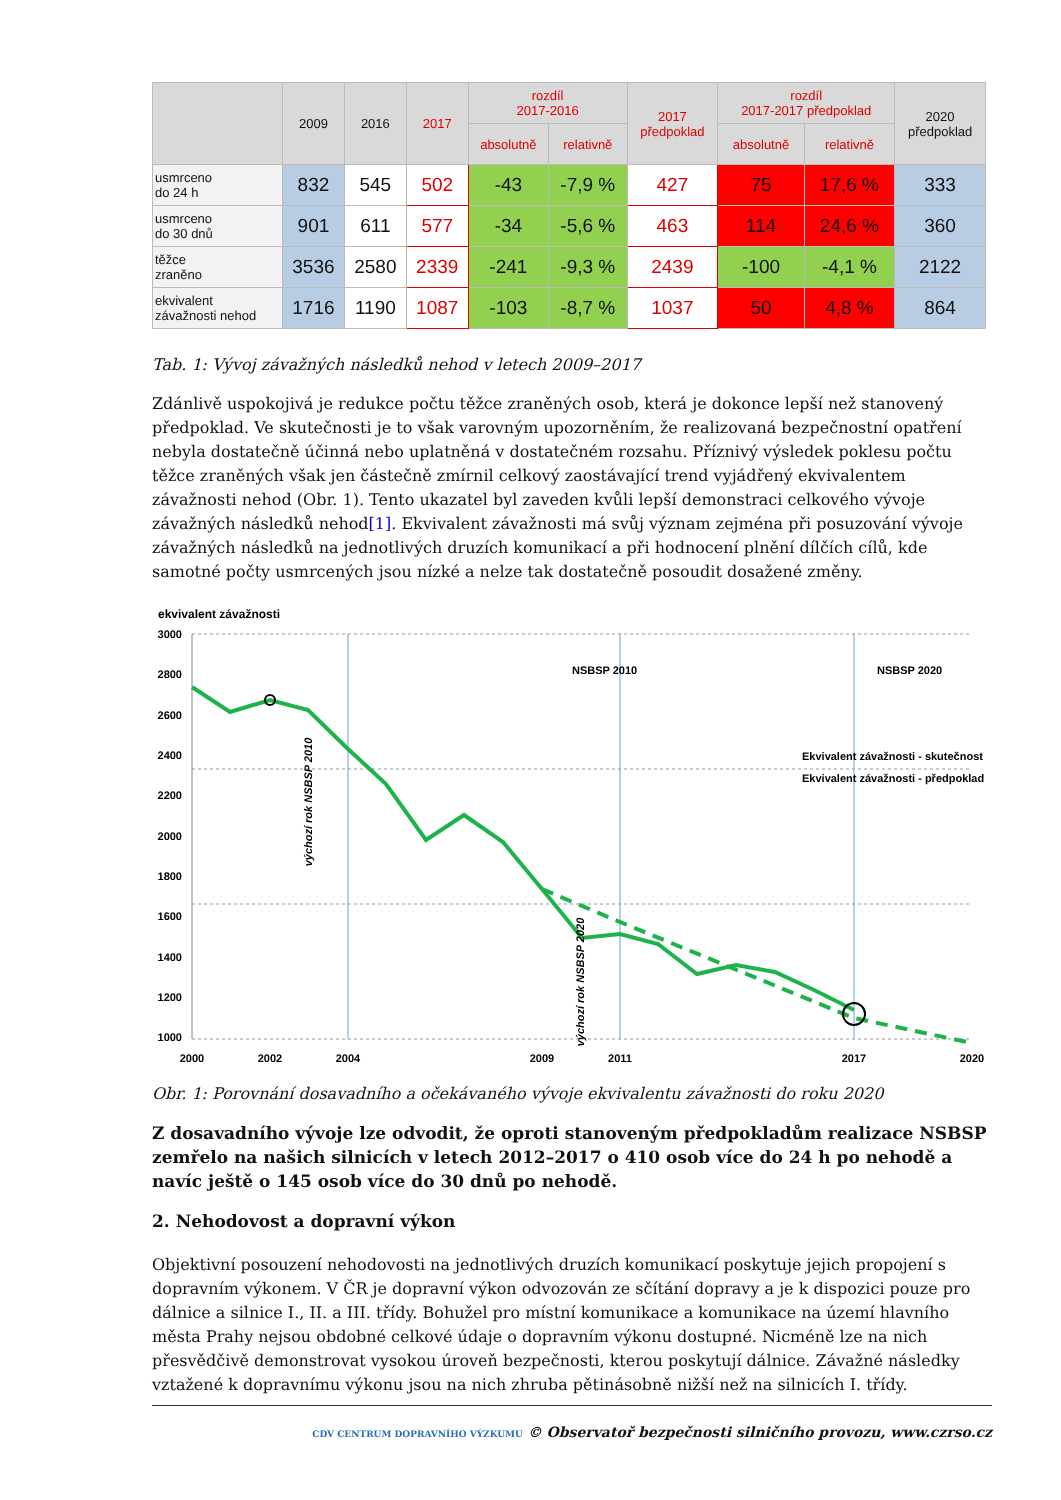| | 2009 | 2016 | 2017 | rozdíl 2017-2016 | | 2017 předpoklad | rozdíl 2017-2017 předpoklad | | 2020 předpoklad |
| --- | --- | --- | --- | --- | --- | --- | --- | --- | --- |
| | | | | absolutně | relativně | | absolutně | relativně | |
| usmrceno do 24 h | 832 | 545 | 502 | -43 | -7,9 % | 427 | 75 | 17,6 % | 333 |
| usmrceno do 30 dnů | 901 | 611 | 577 | -34 | -5,6 % | 463 | 114 | 24,6 % | 360 |
| těžce zraněno | 3536 | 2580 | 2339 | -241 | -9,3 % | 2439 | -100 | -4,1 % | 2122 |
| ekvivalent závažnosti nehod | 1716 | 1190 | 1087 | -103 | -8,7 % | 1037 | 50 | 4,8 % | 864 |
Tab. 1: Vývoj závažných následků nehod v letech 2009–2017
Zdánlivě uspokojivá je redukce počtu těžce zraněných osob, která je dokonce lepší než stanovený předpoklad. Ve skutečnosti je to však varovným upozorněním, že realizovaná bezpečnostní opatření nebyla dostatečně účinná nebo uplatněná v dostatečném rozsahu. Příznivý výsledek poklesu počtu těžce zraněných však jen částečně zmírnil celkový zaostávající trend vyjádřený ekvivalentem závažnosti nehod (Obr. 1). Tento ukazatel byl zaveden kvůli lepší demonstraci celkového vývoje závažných následků nehod[1]. Ekvivalent závažnosti má svůj význam zejména při posuzování vývoje závažných následků na jednotlivých druzích komunikací a při hodnocení plnění dílčích cílů, kde samotné počty usmrcených jsou nízké a nelze tak dostatečně posoudit dosažené změny.
ekvivalent závažnosti
3000
2800
2600
2400
2200
2000
1800
1600
1400
1200
1000
800
NSBSP 2010
NSBSP 2020
Ekvivalent závažnosti - skutečnost
Ekvivalent závažnosti - předpoklad
2000
2002
2004
2009
2011
2017
2020
výchozí rok NSBSP 2010
výchozí rok NSBSP 2020
Obr. 1: Porovnání dosavadního a očekávaného vývoje ekvivalentu závažnosti do roku 2020
Z dosavadního vývoje lze odvodit, že oproti stanoveným předpokladům realizace NSBSP zemřelo na našich silnicích v letech 2012–2017 o 410 osob více do 24 h po nehodě a navíc ještě o 145 osob více do 30 dnů po nehodě.
2. Nehodovost a dopravní výkon
Objektivní posouzení nehodovosti na jednotlivých druzích komunikací poskytuje jejich propojení s dopravním výkonem. V ČR je dopravní výkon odvozován ze sčítání dopravy a je k dispozici pouze pro dálnice a silnice I., II. a III. třídy. Bohužel pro místní komunikace a komunikace na území hlavního města Prahy nejsou obdobné celkové údaje o dopravním výkonu dostupné. Nicméně lze na nich přesvědčivě demonstrovat vysokou úroveň bezpečnosti, kterou poskytují dálnice. Závažné následky vztažené k dopravnímu výkonu jsou na nich zhruba pětinásobně nižší než na silnicích I. třídy.
CDV CENTRUM DOPRAVNÍHO VÝZKUMU © Observatoř bezpečnosti silničního provozu, www.czrso.cz